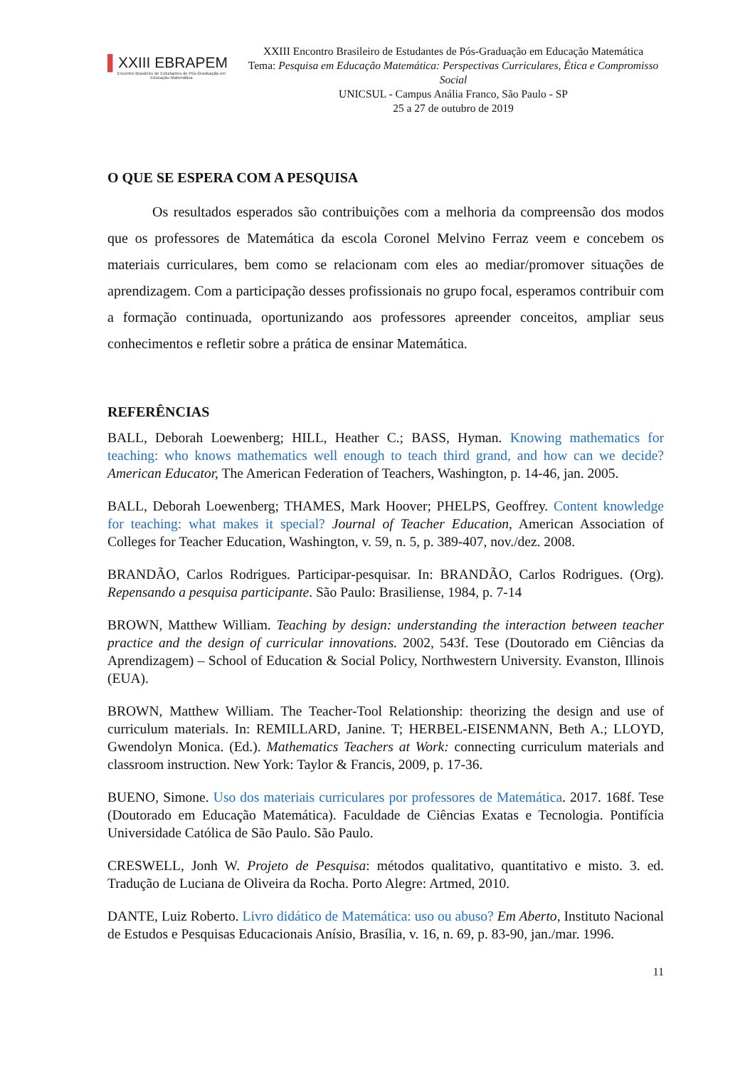▌XXIII EBRAPEM
Encontro Brasileiro de Estudantes de Pós-Graduação em Educação Matemática
XXIII Encontro Brasileiro de Estudantes de Pós-Graduação em Educação Matemática
Tema: Pesquisa em Educação Matemática: Perspectivas Curriculares, Ética e Compromisso Social
UNICSUL - Campus Anália Franco, São Paulo - SP
25 a 27 de outubro de 2019
O QUE SE ESPERA COM A PESQUISA
Os resultados esperados são contribuições com a melhoria da compreensão dos modos que os professores de Matemática da escola Coronel Melvino Ferraz veem e concebem os materiais curriculares, bem como se relacionam com eles ao mediar/promover situações de aprendizagem. Com a participação desses profissionais no grupo focal, esperamos contribuir com a formação continuada, oportunizando aos professores apreender conceitos, ampliar seus conhecimentos e refletir sobre a prática de ensinar Matemática.
REFERÊNCIAS
BALL, Deborah Loewenberg; HILL, Heather C.; BASS, Hyman. Knowing mathematics for teaching: who knows mathematics well enough to teach third grand, and how can we decide? American Educator, The American Federation of Teachers, Washington, p. 14-46, jan. 2005.
BALL, Deborah Loewenberg; THAMES, Mark Hoover; PHELPS, Geoffrey. Content knowledge for teaching: what makes it special? Journal of Teacher Education, American Association of Colleges for Teacher Education, Washington, v. 59, n. 5, p. 389-407, nov./dez. 2008.
BRANDÃO, Carlos Rodrigues. Participar-pesquisar. In: BRANDÃO, Carlos Rodrigues. (Org). Repensando a pesquisa participante. São Paulo: Brasiliense, 1984, p. 7-14
BROWN, Matthew William. Teaching by design: understanding the interaction between teacher practice and the design of curricular innovations. 2002, 543f. Tese (Doutorado em Ciências da Aprendizagem) – School of Education & Social Policy, Northwestern University. Evanston, Illinois (EUA).
BROWN, Matthew William. The Teacher-Tool Relationship: theorizing the design and use of curriculum materials. In: REMILLARD, Janine. T; HERBEL-EISENMANN, Beth A.; LLOYD, Gwendolyn Monica. (Ed.). Mathematics Teachers at Work: connecting curriculum materials and classroom instruction. New York: Taylor & Francis, 2009, p. 17-36.
BUENO, Simone. Uso dos materiais curriculares por professores de Matemática. 2017. 168f. Tese (Doutorado em Educação Matemática). Faculdade de Ciências Exatas e Tecnologia. Pontifícia Universidade Católica de São Paulo. São Paulo.
CRESWELL, Jonh W. Projeto de Pesquisa: métodos qualitativo, quantitativo e misto. 3. ed. Tradução de Luciana de Oliveira da Rocha. Porto Alegre: Artmed, 2010.
DANTE, Luiz Roberto. Livro didático de Matemática: uso ou abuso? Em Aberto, Instituto Nacional de Estudos e Pesquisas Educacionais Anísio, Brasília, v. 16, n. 69, p. 83-90, jan./mar. 1996.
11